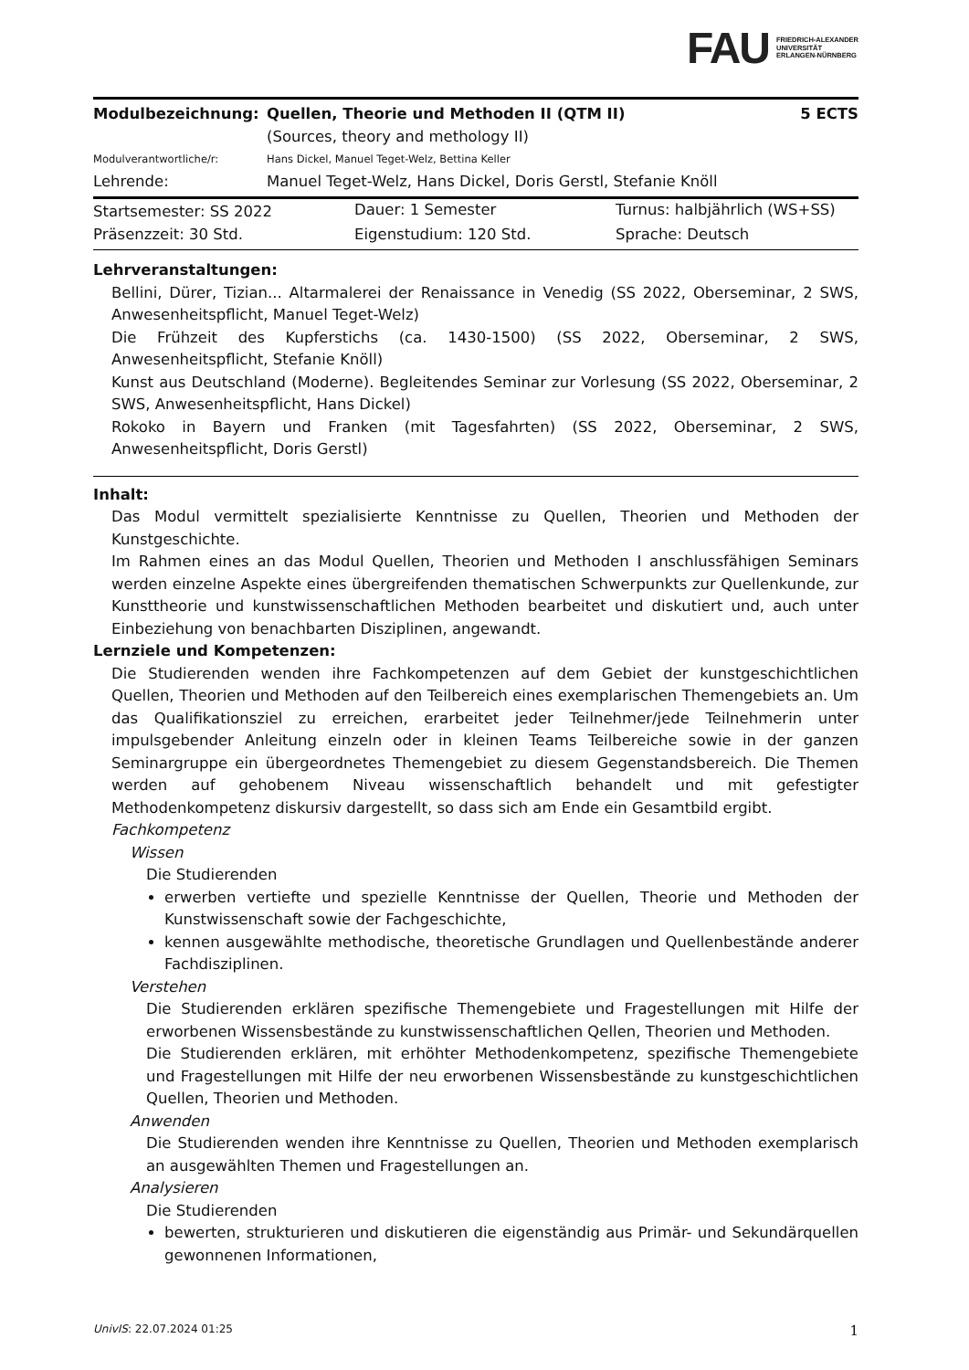FAU FRIEDRICH-ALEXANDER
UNIVERSITÄT
ERLANGEN-NÜRNBERG
| Modulbezeichnung: | Quellen, Theorie und Methoden II (QTM II) | 5 ECTS |
| | (Sources, theory and methology II) | |
| Modulverantwortliche/r: | Hans Dickel, Manuel Teget-Welz, Bettina Keller | |
| Lehrende: | Manuel Teget-Welz, Hans Dickel, Doris Gerstl, Stefanie Knöll | |
| Startsemester: SS 2022 | Dauer: 1 Semester | Turnus: halbjährlich (WS+SS) |
| Präsenzzeit: 30 Std. | Eigenstudium: 120 Std. | Sprache: Deutsch |
Lehrveranstaltungen:
Bellini, Dürer, Tizian... Altarmalerei der Renaissance in Venedig (SS 2022, Oberseminar, 2 SWS, Anwesenheitspflicht, Manuel Teget-Welz)
Die Frühzeit des Kupferstichs (ca. 1430-1500) (SS 2022, Oberseminar, 2 SWS, Anwesenheitspflicht, Stefanie Knöll)
Kunst aus Deutschland (Moderne). Begleitendes Seminar zur Vorlesung (SS 2022, Oberseminar, 2 SWS, Anwesenheitspflicht, Hans Dickel)
Rokoko in Bayern und Franken (mit Tagesfahrten) (SS 2022, Oberseminar, 2 SWS, Anwesenheitspflicht, Doris Gerstl)
Inhalt:
Das Modul vermittelt spezialisierte Kenntnisse zu Quellen, Theorien und Methoden der Kunstgeschichte.
Im Rahmen eines an das Modul Quellen, Theorien und Methoden I anschlussfähigen Seminars werden einzelne Aspekte eines übergreifenden thematischen Schwerpunkts zur Quellenkunde, zur Kunsttheorie und kunstwissenschaftlichen Methoden bearbeitet und diskutiert und, auch unter Einbeziehung von benachbarten Disziplinen, angewandt.
Lernziele und Kompetenzen:
Die Studierenden wenden ihre Fachkompetenzen auf dem Gebiet der kunstgeschichtlichen Quellen, Theorien und Methoden auf den Teilbereich eines exemplarischen Themengebiets an. Um das Qualifikationsziel zu erreichen, erarbeitet jeder Teilnehmer/jede Teilnehmerin unter impulsgebender Anleitung einzeln oder in kleinen Teams Teilbereiche sowie in der ganzen Seminargruppe ein übergeordnetes Themengebiet zu diesem Gegenstandsbereich. Die Themen werden auf gehobenem Niveau wissenschaftlich behandelt und mit gefestigter Methodenkompetenz diskursiv dargestellt, so dass sich am Ende ein Gesamtbild ergibt.
Fachkompetenz
Wissen
Die Studierenden
erwerben vertiefte und spezielle Kenntnisse der Quellen, Theorie und Methoden der Kunstwissenschaft sowie der Fachgeschichte,
kennen ausgewählte methodische, theoretische Grundlagen und Quellenbestände anderer Fachdisziplinen.
Verstehen
Die Studierenden erklären spezifische Themengebiete und Fragestellungen mit Hilfe der erworbenen Wissensbestände zu kunstwissenschaftlichen Qellen, Theorien und Methoden.
Die Studierenden erklären, mit erhöhter Methodenkompetenz, spezifische Themengebiete und Fragestellungen mit Hilfe der neu erworbenen Wissensbestände zu kunstgeschichtlichen Quellen, Theorien und Methoden.
Anwenden
Die Studierenden wenden ihre Kenntnisse zu Quellen, Theorien und Methoden exemplarisch an ausgewählten Themen und Fragestellungen an.
Analysieren
Die Studierenden
bewerten, strukturieren und diskutieren die eigenständig aus Primär- und Sekundärquellen gewonnenen Informationen,
UnivIS: 22.07.2024 01:25 1